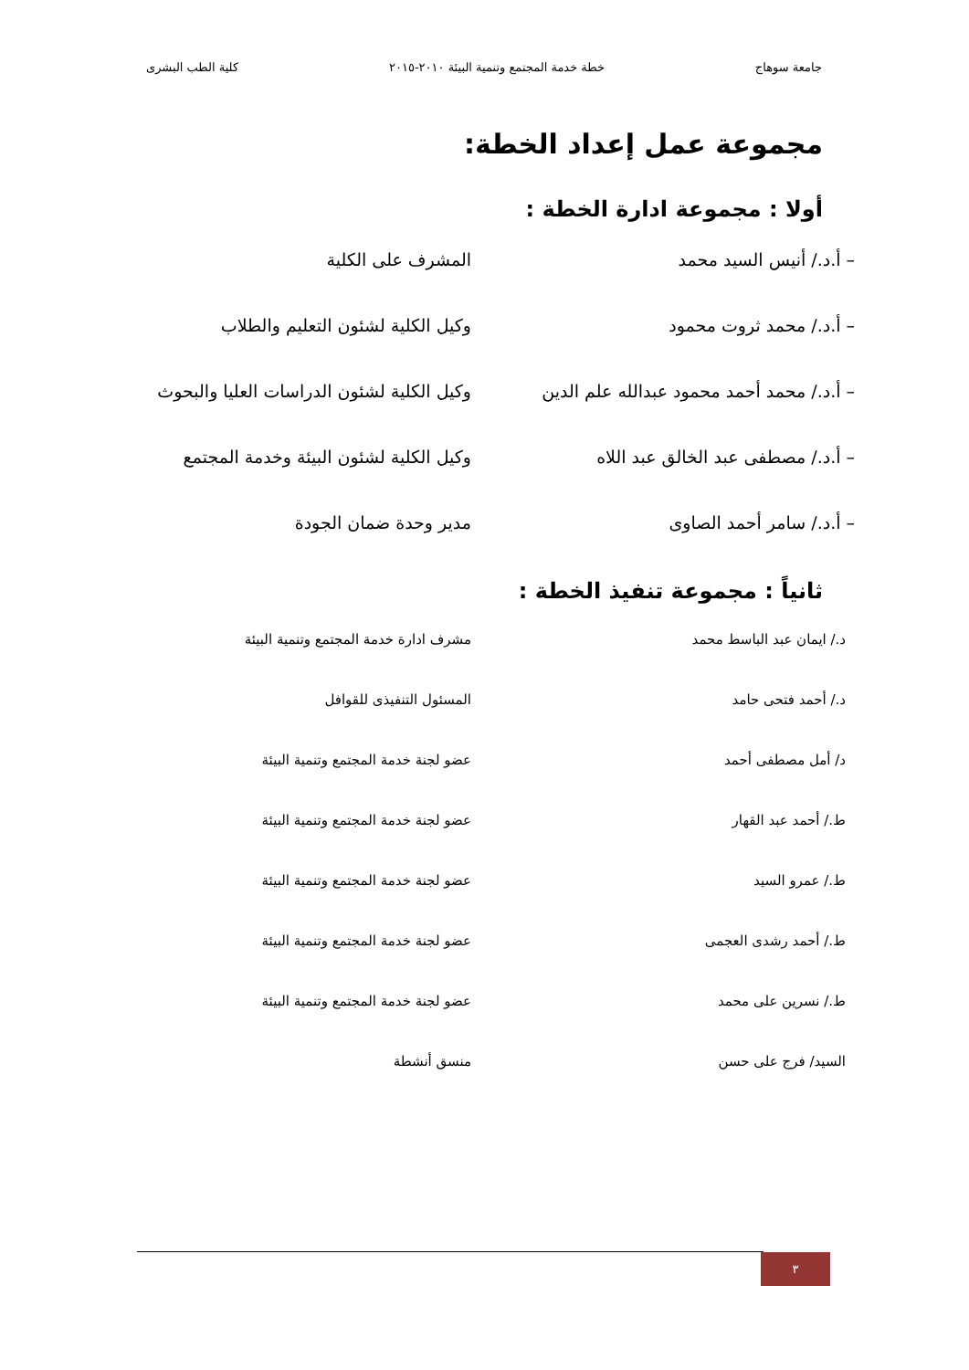جامعة سوهاج خطة خدمة المجتمع وتنمية البيئة ٢٠١٠-٢٠١٥ كلية الطب البشرى
مجموعة عمل إعداد الخطة:
أولا : مجموعة ادارة الخطة :
– أ.د./ أنيس السيد محمد المشرف على الكلية
– أ.د./ محمد ثروت محمود وكيل الكلية لشئون التعليم والطلاب
– أ.د./ محمد أحمد محمود عبدالله علم الدين
وكيل الكلية لشئون الدراسات العليا والبحوث
– أ.د./ مصطفى عبد الخالق عبد اللاه وكيل الكلية لشئون البيئة وخدمة المجتمع
– أ.د./ سامر أحمد الصاوى مدير وحدة ضمان الجودة
ثانياً : مجموعة تنفيذ الخطة :
د./ ايمان عبد الباسط محمد مشرف ادارة خدمة المجتمع وتنمية البيئة
د./ أحمد فتحى حامد المسئول التنفيذى للقوافل
د/ أمل مصطفى أحمد عضو لجنة خدمة المجتمع وتنمية البيئة
ط./ أحمد عبد القهار عضو لجنة خدمة المجتمع وتنمية البيئة
ط./ عمرو السيد عضو لجنة خدمة المجتمع وتنمية البيئة
ط./ أحمد رشدى العجمى عضو لجنة خدمة المجتمع وتنمية البيئة
ط./ نسرين على محمد عضو لجنة خدمة المجتمع وتنمية البيئة
السيد/ فرج على حسن منسق أنشطة
٣